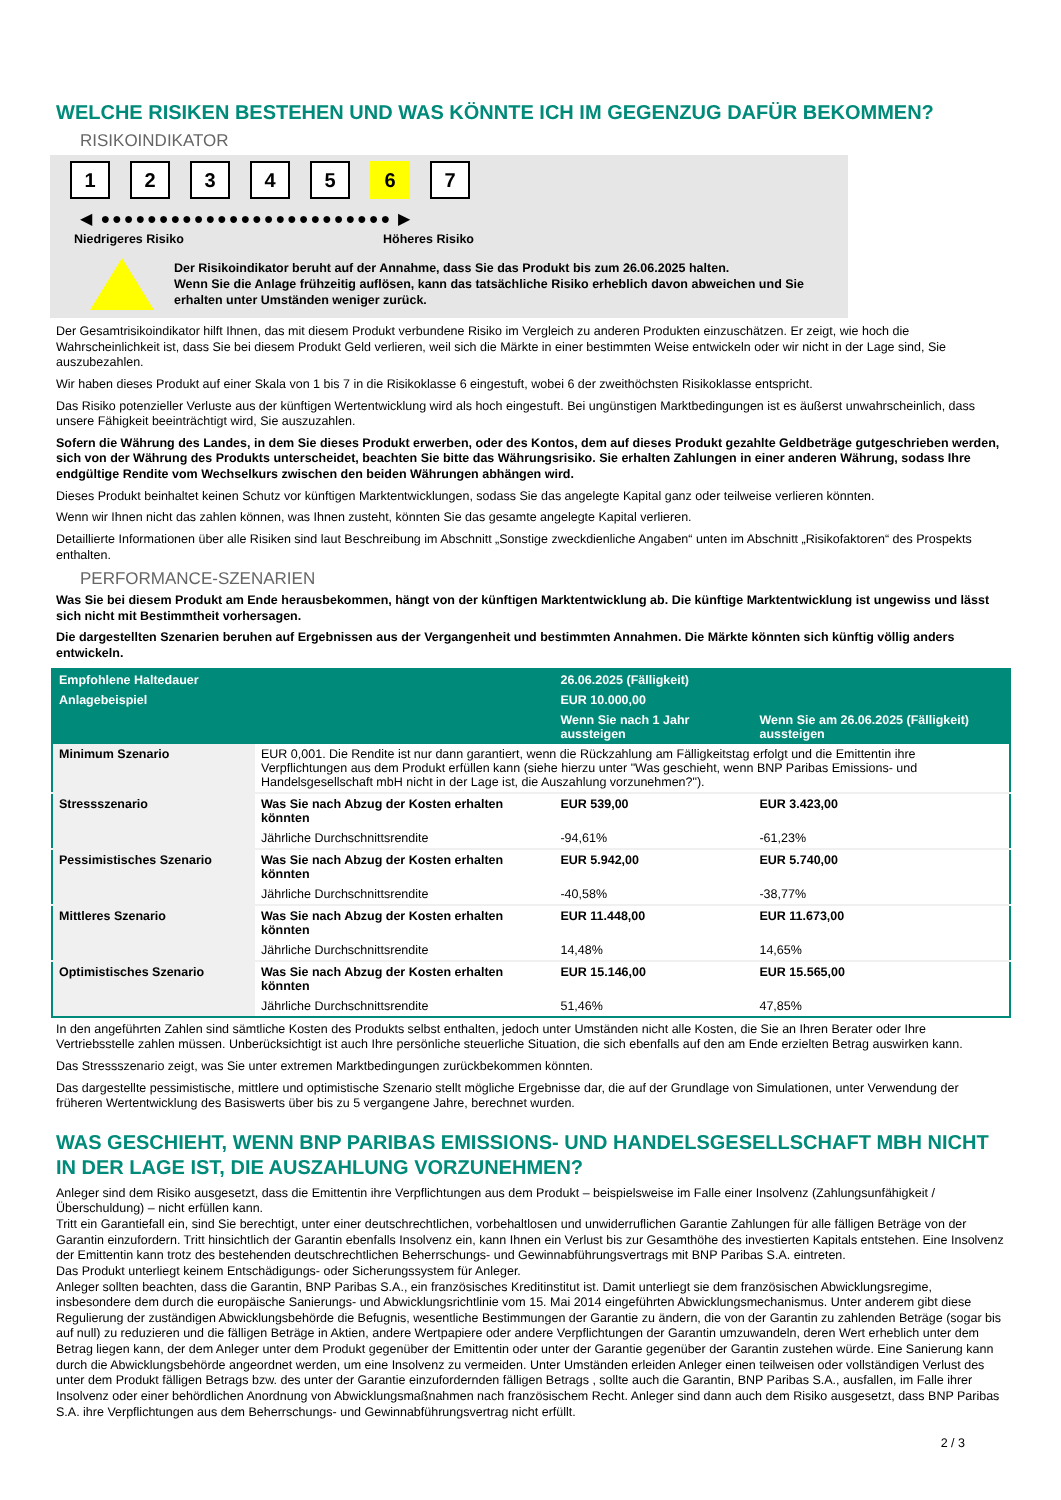WELCHE RISIKEN BESTEHEN UND WAS KÖNNTE ICH IM GEGENZUG DAFÜR BEKOMMEN?
RISIKOINDIKATOR
12345 6 7
◀ ●●●●●●●●●●●●●●●●●●●●●●●●● ▶
Niedrigeres Risiko Höheres Risiko
Der Risikoindikator beruht auf der Annahme, dass Sie das Produkt bis zum 26.06.2025 halten.
Wenn Sie die Anlage frühzeitig auflösen, kann das tatsächliche Risiko erheblich davon abweichen und Sie erhalten unter Umständen weniger zurück.
Der Gesamtrisikoindikator hilft Ihnen, das mit diesem Produkt verbundene Risiko im Vergleich zu anderen Produkten einzuschätzen. Er zeigt, wie hoch die Wahrscheinlichkeit ist, dass Sie bei diesem Produkt Geld verlieren, weil sich die Märkte in einer bestimmten Weise entwickeln oder wir nicht in der Lage sind, Sie auszubezahlen.
Wir haben dieses Produkt auf einer Skala von 1 bis 7 in die Risikoklasse 6 eingestuft, wobei 6 der zweithöchsten Risikoklasse entspricht.
Das Risiko potenzieller Verluste aus der künftigen Wertentwicklung wird als hoch eingestuft. Bei ungünstigen Marktbedingungen ist es äußerst unwahrscheinlich, dass unsere Fähigkeit beeinträchtigt wird, Sie auszuzahlen.
Sofern die Währung des Landes, in dem Sie dieses Produkt erwerben, oder des Kontos, dem auf dieses Produkt gezahlte Geldbeträge gutgeschrieben werden, sich von der Währung des Produkts unterscheidet, beachten Sie bitte das Währungsrisiko. Sie erhalten Zahlungen in einer anderen Währung, sodass Ihre endgültige Rendite vom Wechselkurs zwischen den beiden Währungen abhängen wird.
Dieses Produkt beinhaltet keinen Schutz vor künftigen Marktentwicklungen, sodass Sie das angelegte Kapital ganz oder teilweise verlieren könnten.
Wenn wir Ihnen nicht das zahlen können, was Ihnen zusteht, könnten Sie das gesamte angelegte Kapital verlieren.
Detaillierte Informationen über alle Risiken sind laut Beschreibung im Abschnitt „Sonstige zweckdienliche Angaben“ unten im Abschnitt „Risikofaktoren“ des Prospekts enthalten.
PERFORMANCE-SZENARIEN
Was Sie bei diesem Produkt am Ende herausbekommen, hängt von der künftigen Marktentwicklung ab. Die künftige Marktentwicklung ist ungewiss und lässt sich nicht mit Bestimmtheit vorhersagen.
Die dargestellten Szenarien beruhen auf Ergebnissen aus der Vergangenheit und bestimmten Annahmen. Die Märkte könnten sich künftig völlig anders entwickeln.
| Empfohlene Haltedauer | | 26.06.2025 (Fälligkeit) | |
| --- | --- | --- | --- |
| Anlagebeispiel | | EUR 10.000,00 | |
| | | Wenn Sie nach 1 Jahr aussteigen | Wenn Sie am 26.06.2025 (Fälligkeit) aussteigen |
| Minimum Szenario | EUR 0,001. Die Rendite ist nur dann garantiert, wenn die Rückzahlung am Fälligkeitstag erfolgt und die Emittentin ihre Verpflichtungen aus dem Produkt erfüllen kann (siehe hierzu unter "Was geschieht, wenn BNP Paribas Emissions- und Handelsgesellschaft mbH nicht in der Lage ist, die Auszahlung vorzunehmen?"). | | |
| Stressszenario | Was Sie nach Abzug der Kosten erhalten könnten | EUR 539,00 | EUR 3.423,00 |
| | Jährliche Durchschnittsrendite | -94,61% | -61,23% |
| Pessimistisches Szenario | Was Sie nach Abzug der Kosten erhalten könnten | EUR 5.942,00 | EUR 5.740,00 |
| | Jährliche Durchschnittsrendite | -40,58% | -38,77% |
| Mittleres Szenario | Was Sie nach Abzug der Kosten erhalten könnten | EUR 11.448,00 | EUR 11.673,00 |
| | Jährliche Durchschnittsrendite | 14,48% | 14,65% |
| Optimistisches Szenario | Was Sie nach Abzug der Kosten erhalten könnten | EUR 15.146,00 | EUR 15.565,00 |
| | Jährliche Durchschnittsrendite | 51,46% | 47,85% |
In den angeführten Zahlen sind sämtliche Kosten des Produkts selbst enthalten, jedoch unter Umständen nicht alle Kosten, die Sie an Ihren Berater oder Ihre Vertriebsstelle zahlen müssen. Unberücksichtigt ist auch Ihre persönliche steuerliche Situation, die sich ebenfalls auf den am Ende erzielten Betrag auswirken kann.
Das Stressszenario zeigt, was Sie unter extremen Marktbedingungen zurückbekommen könnten.
Das dargestellte pessimistische, mittlere und optimistische Szenario stellt mögliche Ergebnisse dar, die auf der Grundlage von Simulationen, unter Verwendung der früheren Wertentwicklung des Basiswerts über bis zu 5 vergangene Jahre, berechnet wurden.
WAS GESCHIEHT, WENN BNP PARIBAS EMISSIONS- UND HANDELSGESELLSCHAFT MBH NICHT IN DER LAGE IST, DIE AUSZAHLUNG VORZUNEHMEN?
Anleger sind dem Risiko ausgesetzt, dass die Emittentin ihre Verpflichtungen aus dem Produkt – beispielsweise im Falle einer Insolvenz (Zahlungsunfähigkeit / Überschuldung) – nicht erfüllen kann.
Tritt ein Garantiefall ein, sind Sie berechtigt, unter einer deutschrechtlichen, vorbehaltlosen und unwiderruflichen Garantie Zahlungen für alle fälligen Beträge von der Garantin einzufordern. Tritt hinsichtlich der Garantin ebenfalls Insolvenz ein, kann Ihnen ein Verlust bis zur Gesamthöhe des investierten Kapitals entstehen. Eine Insolvenz der Emittentin kann trotz des bestehenden deutschrechtlichen Beherrschungs- und Gewinnabführungsvertrags mit BNP Paribas S.A. eintreten.
Das Produkt unterliegt keinem Entschädigungs- oder Sicherungssystem für Anleger.
Anleger sollten beachten, dass die Garantin, BNP Paribas S.A., ein französisches Kreditinstitut ist. Damit unterliegt sie dem französischen Abwicklungsregime, insbesondere dem durch die europäische Sanierungs- und Abwicklungsrichtlinie vom 15. Mai 2014 eingeführten Abwicklungsmechanismus. Unter anderem gibt diese Regulierung der zuständigen Abwicklungsbehörde die Befugnis, wesentliche Bestimmungen der Garantie zu ändern, die von der Garantin zu zahlenden Beträge (sogar bis auf null) zu reduzieren und die fälligen Beträge in Aktien, andere Wertpapiere oder andere Verpflichtungen der Garantin umzuwandeln, deren Wert erheblich unter dem Betrag liegen kann, der dem Anleger unter dem Produkt gegenüber der Emittentin oder unter der Garantie gegenüber der Garantin zustehen würde. Eine Sanierung kann durch die Abwicklungsbehörde angeordnet werden, um eine Insolvenz zu vermeiden. Unter Umständen erleiden Anleger einen teilweisen oder vollständigen Verlust des unter dem Produkt fälligen Betrags bzw. des unter der Garantie einzufordernden fälligen Betrags , sollte auch die Garantin, BNP Paribas S.A., ausfallen, im Falle ihrer Insolvenz oder einer behördlichen Anordnung von Abwicklungsmaßnahmen nach französischem Recht. Anleger sind dann auch dem Risiko ausgesetzt, dass BNP Paribas S.A. ihre Verpflichtungen aus dem Beherrschungs- und Gewinnabführungsvertrag nicht erfüllt.
2 / 3